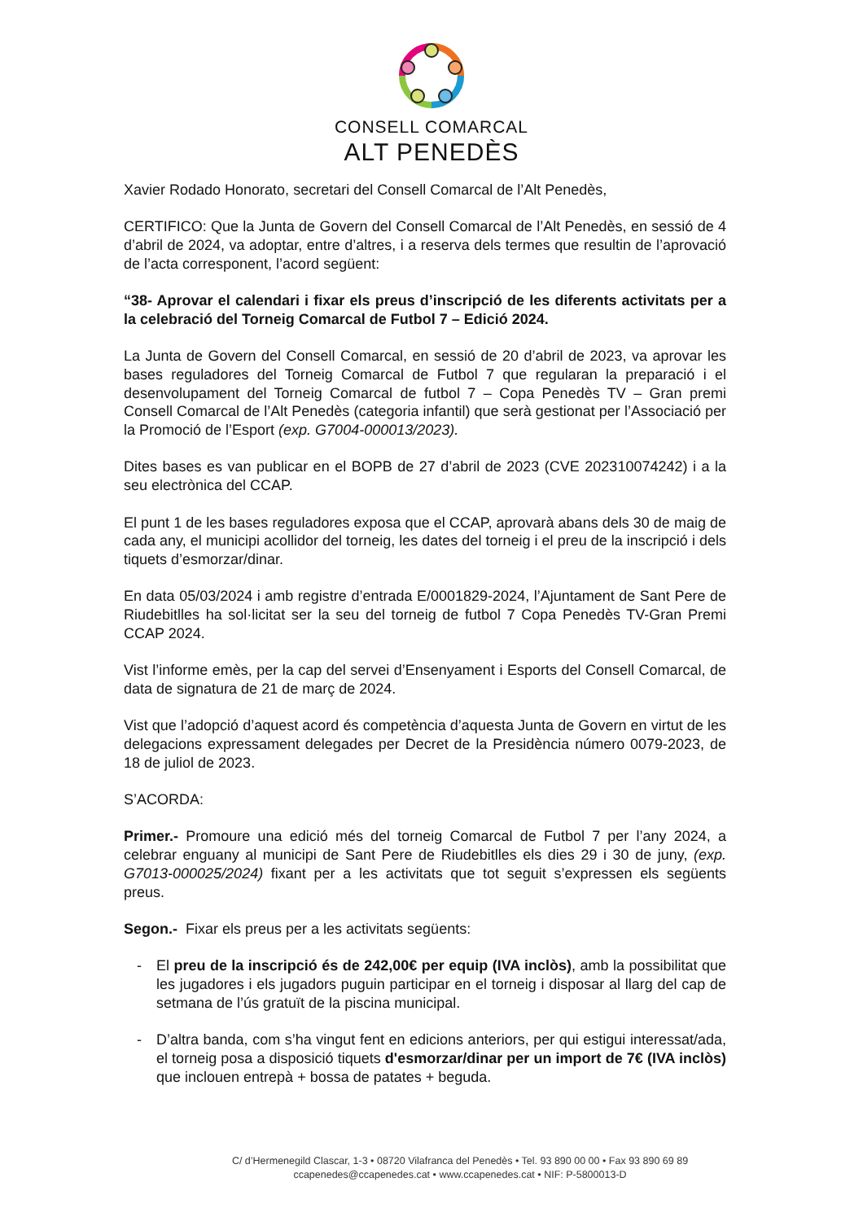CONSELL COMARCAL
ALT PENEDÈS
Xavier Rodado Honorato, secretari del Consell Comarcal de l’Alt Penedès,
CERTIFICO: Que la Junta de Govern del Consell Comarcal de l’Alt Penedès, en sessió de 4 d’abril de 2024, va adoptar, entre d’altres, i a reserva dels termes que resultin de l’aprovació de l’acta corresponent, l’acord següent:
“38- Aprovar el calendari i fixar els preus d’inscripció de les diferents activitats per a la celebració del Torneig Comarcal de Futbol 7 – Edició 2024.
La Junta de Govern del Consell Comarcal, en sessió de 20 d’abril de 2023, va aprovar les bases reguladores del Torneig Comarcal de Futbol 7 que regularan la preparació i el desenvolupament del Torneig Comarcal de futbol 7 – Copa Penedès TV – Gran premi Consell Comarcal de l’Alt Penedès (categoria infantil) que serà gestionat per l’Associació per la Promoció de l’Esport (exp. G7004-000013/2023).
Dites bases es van publicar en el BOPB de 27 d’abril de 2023 (CVE 202310074242) i a la seu electrònica del CCAP.
El punt 1 de les bases reguladores exposa que el CCAP, aprovarà abans dels 30 de maig de cada any, el municipi acollidor del torneig, les dates del torneig i el preu de la inscripció i dels tiquets d’esmorzar/dinar.
En data 05/03/2024 i amb registre d’entrada E/0001829-2024, l’Ajuntament de Sant Pere de Riudebitlles ha sol·licitat ser la seu del torneig de futbol 7 Copa Penedès TV-Gran Premi CCAP 2024.
Vist l’informe emès, per la cap del servei d’Ensenyament i Esports del Consell Comarcal, de data de signatura de 21 de març de 2024.
Vist que l’adopció d’aquest acord és competència d’aquesta Junta de Govern en virtut de les delegacions expressament delegades per Decret de la Presidència número 0079-2023, de 18 de juliol de 2023.
S’ACORDA:
Primer.- Promoure una edició més del torneig Comarcal de Futbol 7 per l’any 2024, a celebrar enguany al municipi de Sant Pere de Riudebitlles els dies 29 i 30 de juny, (exp. G7013-000025/2024) fixant per a les activitats que tot seguit s’expressen els següents preus.
Segon.- Fixar els preus per a les activitats següents:
- El preu de la inscripció és de 242,00€ per equip (IVA inclòs), amb la possibilitat que les jugadores i els jugadors puguin participar en el torneig i disposar al llarg del cap de setmana de l’ús gratuït de la piscina municipal.
- D’altra banda, com s’ha vingut fent en edicions anteriors, per qui estigui interessat/ada, el torneig posa a disposició tiquets d'esmorzar/dinar per un import de 7€ (IVA inclòs) que inclouen entrepà + bossa de patates + beguda.
C/ d’Hermenegild Clascar, 1-3 • 08720 Vilafranca del Penedès • Tel. 93 890 00 00 • Fax 93 890 69 89
ccapenedes@ccapenedes.cat • www.ccapenedes.cat • NIF: P-5800013-D